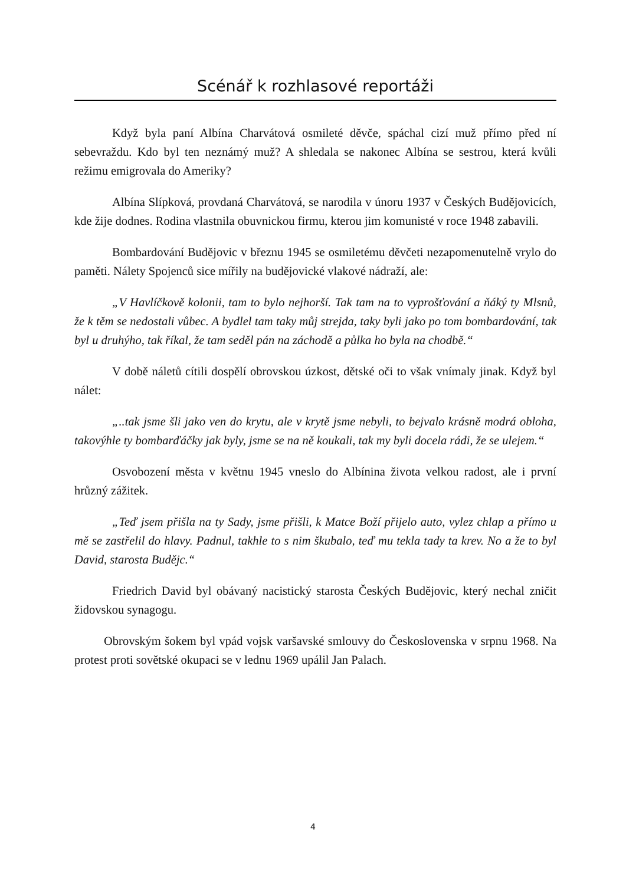Scénář k rozhlasové reportáži
Když byla paní Albína Charvátová osmileté děvče, spáchal cizí muž přímo před ní sebevraždu. Kdo byl ten neznámý muž? A shledala se nakonec Albína se sestrou, která kvůli režimu emigrovala do Ameriky?
Albína Slípková, provdaná Charvátová, se narodila v únoru 1937 v Českých Budějovicích, kde žije dodnes. Rodina vlastnila obuvnickou firmu, kterou jim komunisté v roce 1948 zabavili.
Bombardování Budějovic v březnu 1945 se osmiletému děvčeti nezapomenutelně vrylo do paměti. Nálety Spojenců sice mířily na budějovické vlakové nádraží, ale:
„V Havlíčkově kolonii, tam to bylo nejhorší. Tak tam na to vyprošťování a ňáký ty Mlsnů, že k těm se nedostali vůbec. A bydlel tam taky můj strejda, taky byli jako po tom bombardování, tak byl u druhýho, tak říkal, že tam seděl pán na záchodě a půlka ho byla na chodbě.“
V době náletů cítili dospělí obrovskou úzkost, dětské oči to však vnímaly jinak. Když byl nálet:
„..tak jsme šli jako ven do krytu, ale v krytě jsme nebyli, to bejvalo krásně modrá obloha, takovýhle ty bombarďáčky jak byly, jsme se na ně koukali, tak my byli docela rádi, že se ulejem.“
Osvobození města v květnu 1945 vneslo do Albínina života velkou radost, ale i první hrůzný zážitek.
„Teď jsem přišla na ty Sady, jsme přišli, k Matce Boží přijelo auto, vylez chlap a přímo u mě se zastřelil do hlavy. Padnul, takhle to s nim škubalo, teď mu tekla tady ta krev. No a že to byl David, starosta Budějc.“
Friedrich David byl obávaný nacistický starosta Českých Budějovic, který nechal zničit židovskou synagogu.
Obrovským šokem byl vpád vojsk varšavské smlouvy do Československa v srpnu 1968. Na protest proti sovětské okupaci se v lednu 1969 upálil Jan Palach.
4